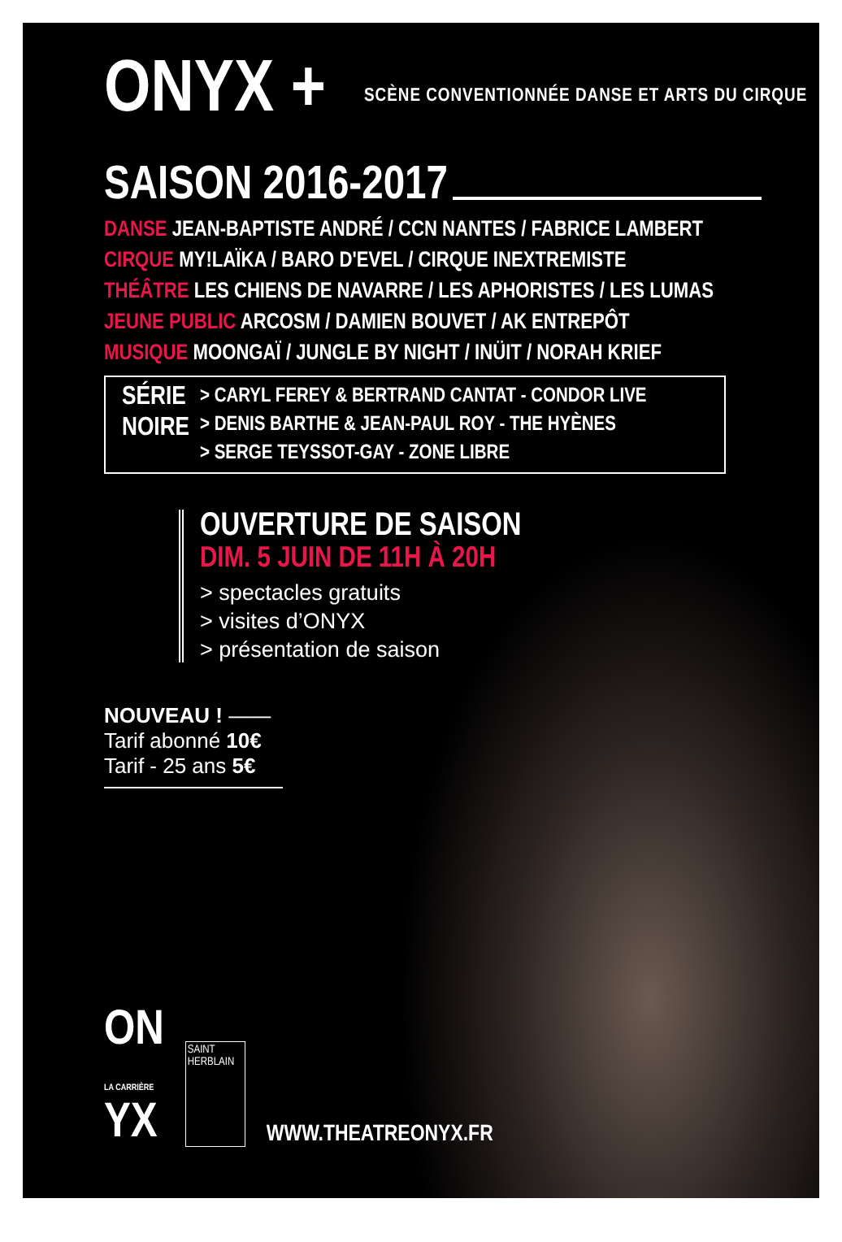ONYX +
SCÈNE CONVENTIONNÉE DANSE ET ARTS DU CIRQUE
SAISON 2016-2017
DANSE JEAN-BAPTISTE ANDRÉ / CCN NANTES / FABRICE LAMBERT
CIRQUE MY!LAÏKA / BARO D'EVEL / CIRQUE INEXTREMISTE
THÉÂTRE LES CHIENS DE NAVARRE / LES APHORISTES / LES LUMAS
JEUNE PUBLIC ARCOSM / DAMIEN BOUVET / AK ENTREPÔT
MUSIQUE MOONGAÏ / JUNGLE BY NIGHT / INÜIT / NORAH KRIEF
SÉRIE
NOIRE
> CARYL FEREY & BERTRAND CANTAT - CONDOR LIVE
> DENIS BARTHE & JEAN-PAUL ROY - THE HYÈNES
> SERGE TEYSSOT-GAY - ZONE LIBRE
OUVERTURE DE SAISON
DIM. 5 JUIN DE 11H À 20H
> spectacles gratuits
> visites d’ONYX
> présentation de saison
NOUVEAU ! ——
Tarif abonné 10€
Tarif - 25 ans 5€
ON
LA CARRIÈRE
YX
SAINT
HERBLAIN
WWW.THEATREONYX.FR